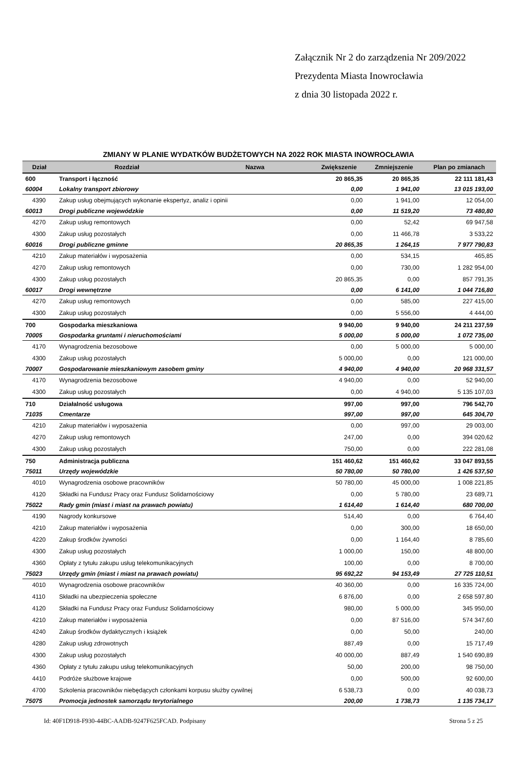Załącznik Nr 2 do zarządzenia Nr 209/2022
Prezydenta Miasta Inowrocławia
z dnia 30 listopada 2022 r.
ZMIANY W PLANIE WYDATKÓW BUDŻETOWYCH NA 2022 ROK MIASTA INOWROCŁAWIA
| Dział | Rozdział | Nazwa | Zwiększenie | Zmniejszenie | Plan po zmianach |
| --- | --- | --- | --- | --- | --- |
| 600 | Transport i łączność | | 20 865,35 | 20 865,35 | 22 111 181,43 |
| 60004 | Lokalny transport zbiorowy | | 0,00 | 1 941,00 | 13 015 193,00 |
| 4390 | Zakup usług obejmujących wykonanie ekspertyz, analiz i opinii | | 0,00 | 1 941,00 | 12 054,00 |
| 60013 | Drogi publiczne wojewódzkie | | 0,00 | 11 519,20 | 73 480,80 |
| 4270 | Zakup usług remontowych | | 0,00 | 52,42 | 69 947,58 |
| 4300 | Zakup usług pozostałych | | 0,00 | 11 466,78 | 3 533,22 |
| 60016 | Drogi publiczne gminne | | 20 865,35 | 1 264,15 | 7 977 790,83 |
| 4210 | Zakup materiałów i wyposażenia | | 0,00 | 534,15 | 465,85 |
| 4270 | Zakup usług remontowych | | 0,00 | 730,00 | 1 282 954,00 |
| 4300 | Zakup usług pozostałych | | 20 865,35 | 0,00 | 857 791,35 |
| 60017 | Drogi wewnętrzne | | 0,00 | 6 141,00 | 1 044 716,80 |
| 4270 | Zakup usług remontowych | | 0,00 | 585,00 | 227 415,00 |
| 4300 | Zakup usług pozostałych | | 0,00 | 5 556,00 | 4 444,00 |
| 700 | Gospodarka mieszkaniowa | | 9 940,00 | 9 940,00 | 24 211 237,59 |
| 70005 | Gospodarka gruntami i nieruchomościami | | 5 000,00 | 5 000,00 | 1 072 735,00 |
| 4170 | Wynagrodzenia bezosobowe | | 0,00 | 5 000,00 | 5 000,00 |
| 4300 | Zakup usług pozostałych | | 5 000,00 | 0,00 | 121 000,00 |
| 70007 | Gospodarowanie mieszkaniowym zasobem gminy | | 4 940,00 | 4 940,00 | 20 968 331,57 |
| 4170 | Wynagrodzenia bezosobowe | | 4 940,00 | 0,00 | 52 940,00 |
| 4300 | Zakup usług pozostałych | | 0,00 | 4 940,00 | 5 135 107,03 |
| 710 | Działalność usługowa | | 997,00 | 997,00 | 796 542,70 |
| 71035 | Cmentarze | | 997,00 | 997,00 | 645 304,70 |
| 4210 | Zakup materiałów i wyposażenia | | 0,00 | 997,00 | 29 003,00 |
| 4270 | Zakup usług remontowych | | 247,00 | 0,00 | 394 020,62 |
| 4300 | Zakup usług pozostałych | | 750,00 | 0,00 | 222 281,08 |
| 750 | Administracja publiczna | | 151 460,62 | 151 460,62 | 33 047 893,55 |
| 75011 | Urzędy wojewódzkie | | 50 780,00 | 50 780,00 | 1 426 537,50 |
| 4010 | Wynagrodzenia osobowe pracowników | | 50 780,00 | 45 000,00 | 1 008 221,85 |
| 4120 | Składki na Fundusz Pracy oraz Fundusz Solidarnościowy | | 0,00 | 5 780,00 | 23 689,71 |
| 75022 | Rady gmin (miast i miast na prawach powiatu) | | 1 614,40 | 1 614,40 | 680 700,00 |
| 4190 | Nagrody konkursowe | | 514,40 | 0,00 | 6 764,40 |
| 4210 | Zakup materiałów i wyposażenia | | 0,00 | 300,00 | 18 650,00 |
| 4220 | Zakup środków żywności | | 0,00 | 1 164,40 | 8 785,60 |
| 4300 | Zakup usług pozostałych | | 1 000,00 | 150,00 | 48 800,00 |
| 4360 | Opłaty z tytułu zakupu usług telekomunikacyjnych | | 100,00 | 0,00 | 8 700,00 |
| 75023 | Urzędy gmin (miast i miast na prawach powiatu) | | 95 692,22 | 94 153,49 | 27 725 110,51 |
| 4010 | Wynagrodzenia osobowe pracowników | | 40 360,00 | 0,00 | 16 335 724,00 |
| 4110 | Składki na ubezpieczenia społeczne | | 6 876,00 | 0,00 | 2 658 597,80 |
| 4120 | Składki na Fundusz Pracy oraz Fundusz Solidarnościowy | | 980,00 | 5 000,00 | 345 950,00 |
| 4210 | Zakup materiałów i wyposażenia | | 0,00 | 87 516,00 | 574 347,60 |
| 4240 | Zakup środków dydaktycznych i książek | | 0,00 | 50,00 | 240,00 |
| 4280 | Zakup usług zdrowotnych | | 887,49 | 0,00 | 15 717,49 |
| 4300 | Zakup usług pozostałych | | 40 000,00 | 887,49 | 1 540 690,89 |
| 4360 | Opłaty z tytułu zakupu usług telekomunikacyjnych | | 50,00 | 200,00 | 98 750,00 |
| 4410 | Podróże służbowe krajowe | | 0,00 | 500,00 | 92 600,00 |
| 4700 | Szkolenia pracowników niebędących członkami korpusu służby cywilnej | | 6 538,73 | 0,00 | 40 038,73 |
| 75075 | Promocja jednostek samorządu terytorialnego | | 200,00 | 1 738,73 | 1 135 734,17 |
Id: 40F1D918-F930-44BC-AADB-9247F625FCAD. Podpisany Strona 5 z 25